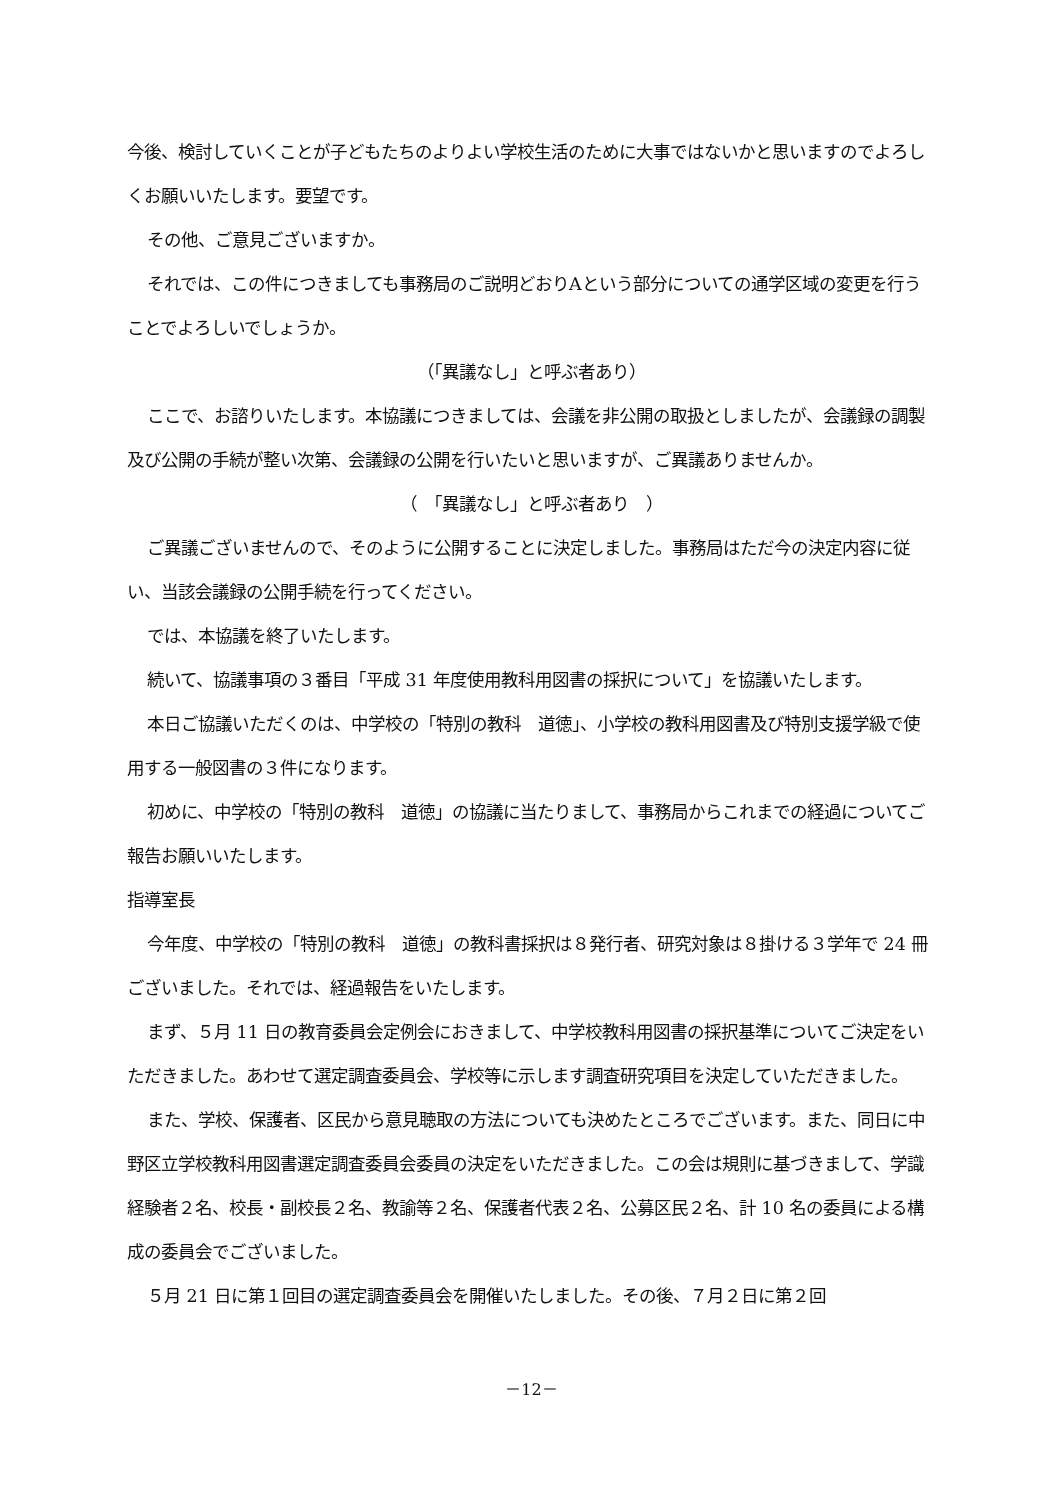今後、検討していくことが子どもたちのよりよい学校生活のために大事ではないかと思いますのでよろしくお願いいたします。要望です。
その他、ご意見ございますか。
それでは、この件につきましても事務局のご説明どおりAという部分についての通学区域の変更を行うことでよろしいでしょうか。
（「異議なし」と呼ぶ者あり）
ここで、お諮りいたします。本協議につきましては、会議を非公開の取扱としましたが、会議録の調製及び公開の手続が整い次第、会議録の公開を行いたいと思いますが、ご異議ありませんか。
（　「異議なし」と呼ぶ者あり　）
ご異議ございませんので、そのように公開することに決定しました。事務局はただ今の決定内容に従い、当該会議録の公開手続を行ってください。
では、本協議を終了いたします。
続いて、協議事項の３番目「平成 31 年度使用教科用図書の採択について」を協議いたします。
本日ご協議いただくのは、中学校の「特別の教科　道徳」、小学校の教科用図書及び特別支援学級で使用する一般図書の３件になります。
初めに、中学校の「特別の教科　道徳」の協議に当たりまして、事務局からこれまでの経過についてご報告お願いいたします。
指導室長
今年度、中学校の「特別の教科　道徳」の教科書採択は８発行者、研究対象は８掛ける３学年で 24 冊ございました。それでは、経過報告をいたします。
まず、５月 11 日の教育委員会定例会におきまして、中学校教科用図書の採択基準についてご決定をいただきました。あわせて選定調査委員会、学校等に示します調査研究項目を決定していただきました。
また、学校、保護者、区民から意見聴取の方法についても決めたところでございます。また、同日に中野区立学校教科用図書選定調査委員会委員の決定をいただきました。この会は規則に基づきまして、学識経験者２名、校長・副校長２名、教諭等２名、保護者代表２名、公募区民２名、計 10 名の委員による構成の委員会でございました。
５月 21 日に第１回目の選定調査委員会を開催いたしました。その後、７月２日に第２回
－12－